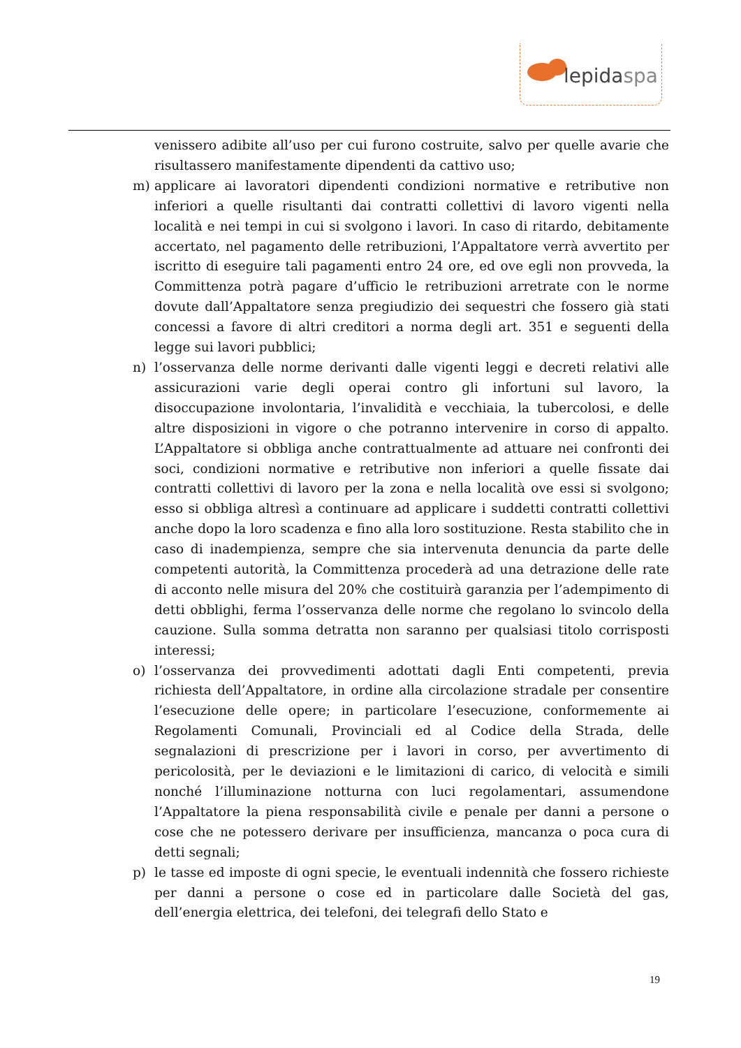lepidaspa
venissero adibite all’uso per cui furono costruite, salvo per quelle avarie che risultassero manifestamente dipendenti da cattivo uso;
m) applicare ai lavoratori dipendenti condizioni normative e retributive non inferiori a quelle risultanti dai contratti collettivi di lavoro vigenti nella località e nei tempi in cui si svolgono i lavori. In caso di ritardo, debitamente accertato, nel pagamento delle retribuzioni, l’Appaltatore verrà avvertito per iscritto di eseguire tali pagamenti entro 24 ore, ed ove egli non provveda, la Committenza potrà pagare d’ufficio le retribuzioni arretrate con le norme dovute dall’Appaltatore senza pregiudizio dei sequestri che fossero già stati concessi a favore di altri creditori a norma degli art. 351 e seguenti della legge sui lavori pubblici;
n) l’osservanza delle norme derivanti dalle vigenti leggi e decreti relativi alle assicurazioni varie degli operai contro gli infortuni sul lavoro, la disoccupazione involontaria, l’invalidità e vecchiaia, la tubercolosi, e delle altre disposizioni in vigore o che potranno intervenire in corso di appalto. L’Appaltatore si obbliga anche contrattualmente ad attuare nei confronti dei soci, condizioni normative e retributive non inferiori a quelle fissate dai contratti collettivi di lavoro per la zona e nella località ove essi si svolgono; esso si obbliga altresì a continuare ad applicare i suddetti contratti collettivi anche dopo la loro scadenza e fino alla loro sostituzione. Resta stabilito che in caso di inadempienza, sempre che sia intervenuta denuncia da parte delle competenti autorità, la Committenza procederà ad una detrazione delle rate di acconto nelle misura del 20% che costituirà garanzia per l’adempimento di detti obblighi, ferma l’osservanza delle norme che regolano lo svincolo della cauzione. Sulla somma detratta non saranno per qualsiasi titolo corrisposti interessi;
o) l’osservanza dei provvedimenti adottati dagli Enti competenti, previa richiesta dell’Appaltatore, in ordine alla circolazione stradale per consentire l’esecuzione delle opere; in particolare l’esecuzione, conformemente ai Regolamenti Comunali, Provinciali ed al Codice della Strada, delle segnalazioni di prescrizione per i lavori in corso, per avvertimento di pericolosità, per le deviazioni e le limitazioni di carico, di velocità e simili nonché l’illuminazione notturna con luci regolamentari, assumendone l’Appaltatore la piena responsabilità civile e penale per danni a persone o cose che ne potessero derivare per insufficienza, mancanza o poca cura di detti segnali;
p) le tasse ed imposte di ogni specie, le eventuali indennità che fossero richieste per danni a persone o cose ed in particolare dalle Società del gas, dell’energia elettrica, dei telefoni, dei telegrafi dello Stato e
19